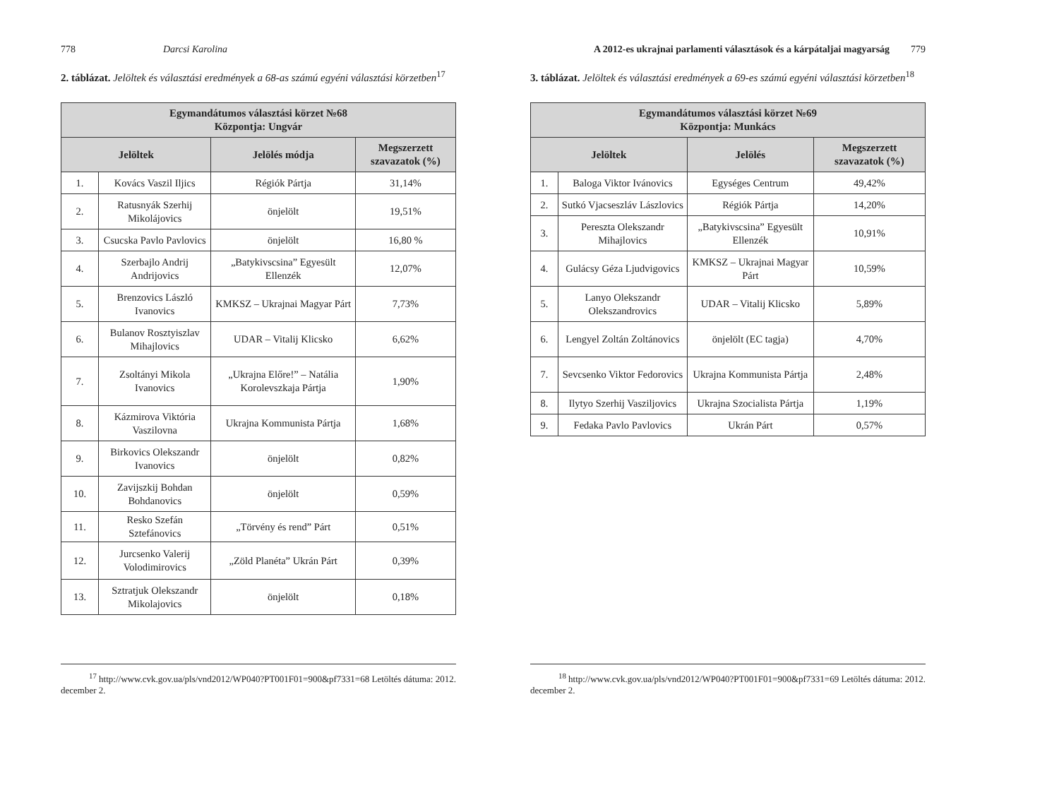778 Darcsi Karolina
2. táblázat. Jelöltek és választási eredmények a 68-as számú egyéni választási körzetben<sup>17</sup>
| Egymandátumos választási körzet №68 Központja: Ungvár | | | |
| --- | --- | --- | --- |
| Jelöltek | | Jelölés módja | Megszerzett szavazatok (%) |
| 1. | Kovács Vaszil Iljics | Régiók Pártja | 31,14% |
| 2. | Ratusnyák Szerhij Mikolájovics | önjelölt | 19,51% |
| 3. | Csucska Pavlo Pavlovics | önjelölt | 16,80 % |
| 4. | Szerbajlo Andrij Andrijovics | „Batykivscsina” Egyesült Ellenzék | 12,07% |
| 5. | Brenzovics László Ivanovics | KMKSZ – Ukrajnai Magyar Párt | 7,73% |
| 6. | Bulanov Rosztyiszlav Mihajlovics | UDAR – Vitalij Klicsko | 6,62% |
| 7. | Zsoltányi Mikola Ivanovics | „Ukrajna Előre!” – Natália Korolevszkaja Pártja | 1,90% |
| 8. | Kázmirova Viktória Vaszilovna | Ukrajna Kommunista Pártja | 1,68% |
| 9. | Birkovics Olekszandr Ivanovics | önjelölt | 0,82% |
| 10. | Zavijszkij Bohdan Bohdanovics | önjelölt | 0,59% |
| 11. | Resko Szefán Sztefánovics | „Törvény és rend” Párt | 0,51% |
| 12. | Jurcsenko Valerij Volodimirovics | „Zöld Planéta” Ukrán Párt | 0,39% |
| 13. | Sztratjuk Olekszandr Mikolajovics | önjelölt | 0,18% |
<sup>17</sup> http://www.cvk.gov.ua/pls/vnd2012/WP040?PT001F01=900&pf7331=68 Letöltés dátuma: 2012. december 2.
A 2012-es ukrajnai parlamenti választások és a kárpátaljai magyarság 779
3. táblázat. Jelöltek és választási eredmények a 69-es számú egyéni választási körzetben<sup>18</sup>
| Egymandátumos választási körzet №69 Központja: Munkács | | | |
| --- | --- | --- | --- |
| Jelöltek | | Jelölés | Megszerzett szavazatok (%) |
| 1. | Baloga Viktor Ivánovics | Egységes Centrum | 49,42% |
| 2. | Sutkó Vjacseszláv Lászlovics | Régiók Pártja | 14,20% |
| 3. | Pereszta Olekszandr Mihajlovics | „Batykivscsina” Egyesült Ellenzék | 10,91% |
| 4. | Gulácsy Géza Ljudvigovics | KMKSZ – Ukrajnai Magyar Párt | 10,59% |
| 5. | Lanyo Olekszandr Olekszandrovics | UDAR – Vitalij Klicsko | 5,89% |
| 6. | Lengyel Zoltán Zoltánovics | önjelölt (EC tagja) | 4,70% |
| 7. | Sevcsenko Viktor Fedorovics | Ukrajna Kommunista Pártja | 2,48% |
| 8. | Ilytyo Szerhij Vasziljovics | Ukrajna Szocialista Pártja | 1,19% |
| 9. | Fedaka Pavlo Pavlovics | Ukrán Párt | 0,57% |
<sup>18</sup> http://www.cvk.gov.ua/pls/vnd2012/WP040?PT001F01=900&pf7331=69 Letöltés dátuma: 2012. december 2.